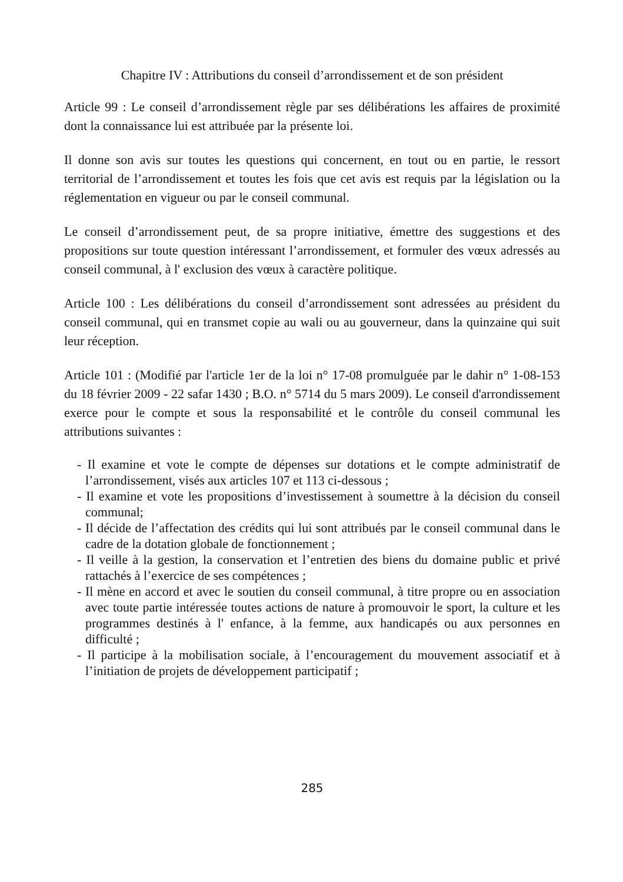Chapitre IV : Attributions du conseil d’arrondissement et de son président
Article 99 : Le conseil d’arrondissement règle par ses délibérations les affaires de proximité dont la connaissance lui est attribuée par la présente loi.
Il donne son avis sur toutes les questions qui concernent, en tout ou en partie, le ressort territorial de l’arrondissement et toutes les fois que cet avis est requis par la législation ou la réglementation en vigueur ou par le conseil communal.
Le conseil d’arrondissement peut, de sa propre initiative, émettre des suggestions et des propositions sur toute question intéressant l’arrondissement, et formuler des vœux adressés au conseil communal, à l' exclusion des vœux à caractère politique.
Article 100 : Les délibérations du conseil d’arrondissement sont adressées au président du conseil communal, qui en transmet copie au wali ou au gouverneur, dans la quinzaine qui suit leur réception.
Article 101 : (Modifié par l'article 1er de la loi n° 17-08 promulguée par le dahir n° 1-08-153 du 18 février 2009 - 22 safar 1430 ; B.O. n° 5714 du 5 mars 2009). Le conseil d'arrondissement exerce pour le compte et sous la responsabilité et le contrôle du conseil communal les attributions suivantes :
- Il examine et vote le compte de dépenses sur dotations et le compte administratif de l’arrondissement, visés aux articles 107 et 113 ci-dessous ;
- Il examine et vote les propositions d’investissement à soumettre à la décision du conseil communal;
- Il décide de l’affectation des crédits qui lui sont attribués par le conseil communal dans le cadre de la dotation globale de fonctionnement ;
- Il veille à la gestion, la conservation et l’entretien des biens du domaine public et privé rattachés à l’exercice de ses compétences ;
- Il mène en accord et avec le soutien du conseil communal, à titre propre ou en association avec toute partie intéressée toutes actions de nature à promouvoir le sport, la culture et les programmes destinés à l' enfance, à la femme, aux handicapés ou aux personnes en difficulté ;
- Il participe à la mobilisation sociale, à l’encouragement du mouvement associatif et à l’initiation de projets de développement participatif ;
285